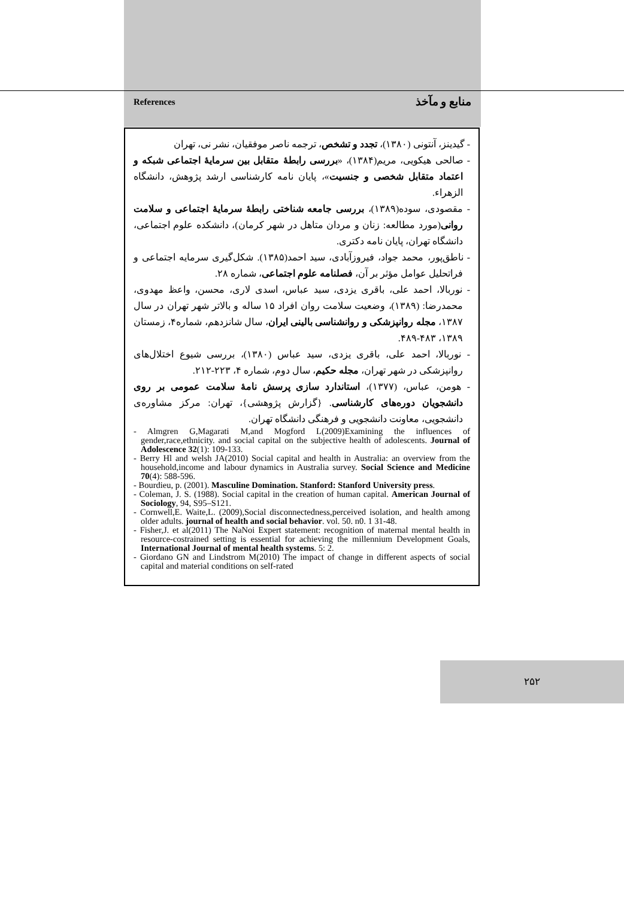References منابع و مآخذ
- گیدینز، آنتونی (۱۳۸۰)، تجدد و تشخص، ترجمه ناصر موفقیان، نشر نی، تهران
- صالحی هیکویی، مریم(۱۳۸۴)، «بررسی رابطهٔ متقابل بین سرمایهٔ اجتماعی شبکه و اعتماد متقابل شخصی و جنسیت»، پایان نامه کارشناسی ارشد پژوهش، دانشگاه الزهراء.
- مقصودی، سوده(۱۳۸۹)، بررسی جامعه شناختی رابطهٔ سرمایهٔ اجتماعی و سلامت روانی(مورد مطالعه: زنان و مردان متاهل در شهر کرمان)، دانشکده علوم اجتماعی، دانشگاه تهران، پایان نامه دکتری.
- ناطق‌پور، محمد جواد، فیروزآبادی، سید احمد(۱۳۸۵). شکل‌گیری سرمایه اجتماعی و فراتحلیل عوامل مؤثر بر آن، فصلنامه علوم اجتماعی، شماره ۲۸.
- نوربالا، احمد علی، باقری یزدی، سید عباس، اسدی لاری، محسن، واعظ مهدوی، محمدرضا: (۱۳۸۹)، وضعیت سلامت روان افراد ۱۵ ساله و بالاتر شهر تهران در سال ۱۳۸۷، مجله روانپزشکی و روانشناسی بالینی ایران، سال شانزدهم، شماره۴، زمستان ۱۳۸۹، ۴۸۳-۴۸۹.
- نوربالا، احمد علی، باقری یزدی، سید عباس (۱۳۸۰)، بررسی شیوع اختلال‌های روانپزشکی در شهر تهران، مجله حکیم، سال دوم، شماره ۴، ۲۲۳-۲۱۲.
- هومن، عباس، (۱۳۷۷)، استاندارد سازی پرسش نامهٔ سلامت عمومی بر روی دانشجویان دوره‌های کارشناسی. {گزارش پژوهشی}، تهران: مرکز مشاوره‌ی دانشجویی، معاونت دانشجویی و فرهنگی دانشگاه تهران.
- Almgren G,Magarati M,and Mogford L(2009)Examining the influences of gender,race,ethnicity. and social capital on the subjective health of adolescents. Journal of Adolescence 32(1): 109-133.
- Berry Hl and welsh JA(2010) Social capital and health in Australia: an overview from the household,income and labour dynamics in Australia survey. Social Science and Medicine 70(4): 588-596.
- Bourdieu, p. (2001). Masculine Domination. Stanford: Stanford University press.
- Coleman, J. S. (1988). Social capital in the creation of human capital. American Journal of Sociology, 94, S95–S121.
- Cornwell,E. Waite,L. (2009),Social disconnectedness,perceived isolation, and health among older adults. journal of health and social behavior. vol. 50. n0. 1 31-48.
- Fisher,J. et al(2011) The NaNoi Expert statement: recognition of maternal mental health in resource-costrained setting is essential for achieving the millennium Development Goals, International Journal of mental health systems. 5: 2.
- Giordano GN and Lindstrom M(2010) The impact of change in different aspects of social capital and material conditions on self-rated
۲۵۲